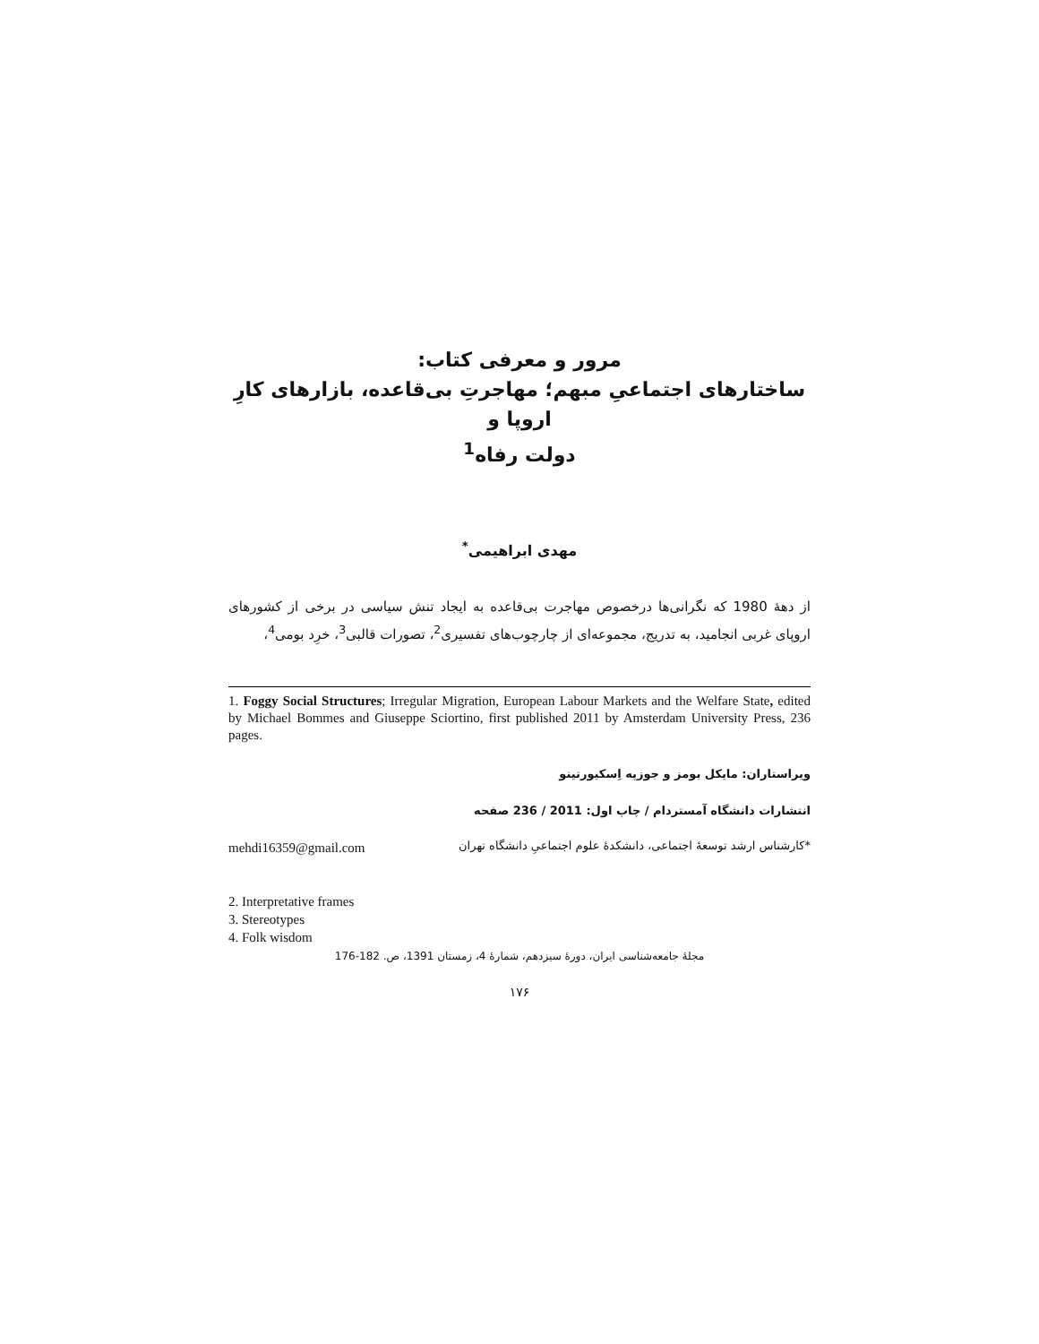مرور و معرفی کتاب:
ساختارهای اجتماعیِ مبهم؛ مهاجرتِ بی‌قاعده، بازارهای کارِ اروپا و
دولت رفاه<sup>1</sup>
مهدی ابراهیمی<sup>*</sup>
از دهۀ 1980 که نگرانی‌ها درخصوص مهاجرت بی‌قاعده به ایجاد تنش سیاسی در برخی از کشورهای اروپای غربی انجامید، به تدریج، مجموعه‌ای از چارچوب‌های تفسیری<sup>2</sup>، تصورات قالبی<sup>3</sup>، خرِد بومی<sup>4</sup>،
1. Foggy Social Structures; Irregular Migration, European Labour Markets and the Welfare State, edited by Michael Bommes and Giuseppe Sciortino, first published 2011 by Amsterdam University Press, 236 pages.
ویراستاران: مایکل بومز و جوزپه اِسکیورتینو
انتشارات دانشگاه آمستردام / چاپ اول: 2011 / 236 صفحه
mehdi16359@gmail.com *کارشناس ارشد توسعۀ اجتماعی، دانشکدۀ علوم اجتماعیِ دانشگاه تهران
2. Interpretative frames
3. Stereotypes
4. Folk wisdom
مجلۀ جامعه‌شناسی ایران، دورۀ سیزدهم، شمارۀ 4، زمستان 1391، ص. 182-176
۱۷۶